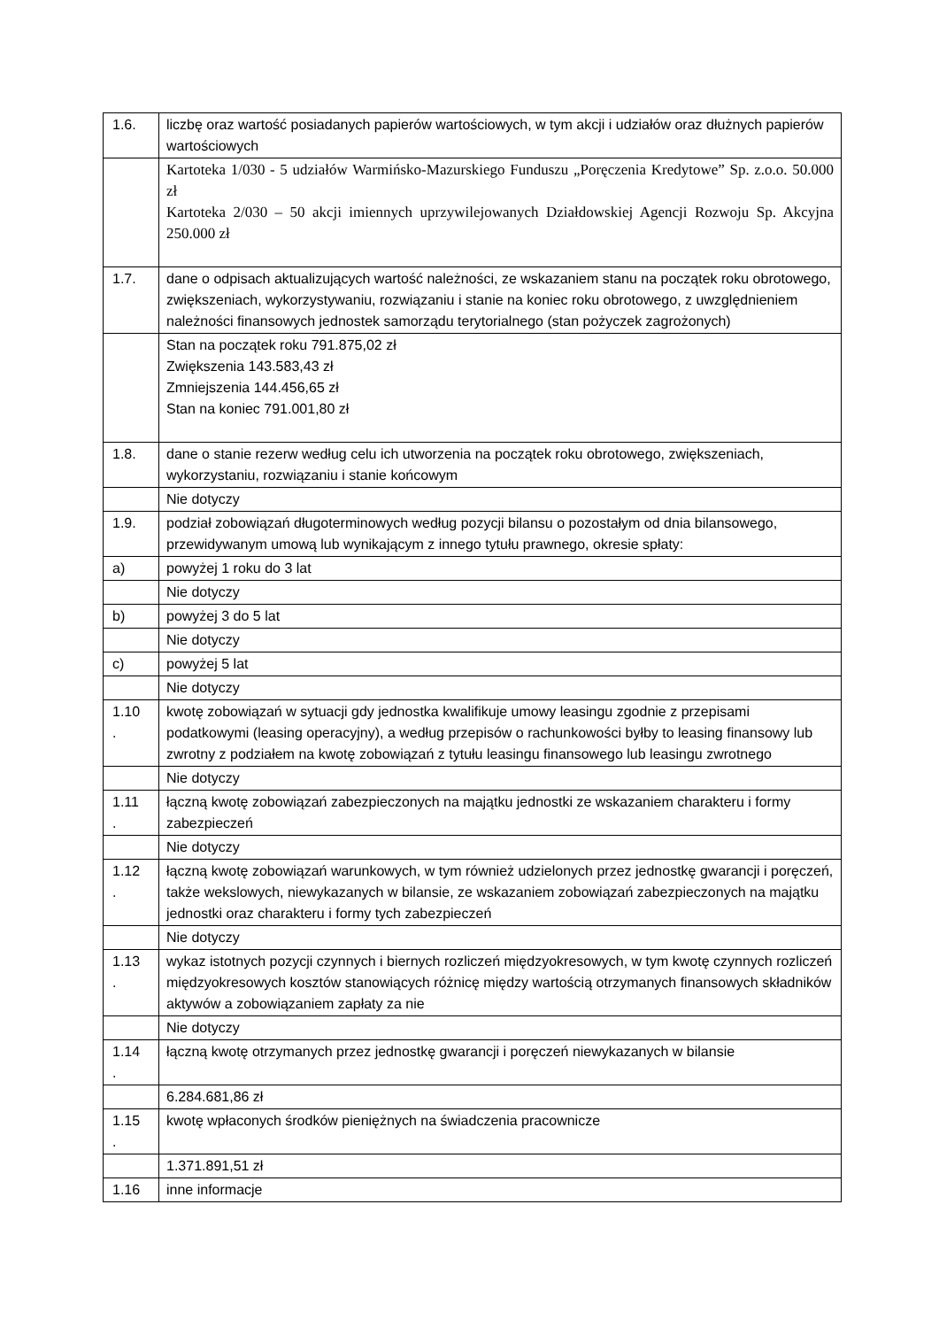| 1.6. | liczbę oraz wartość posiadanych papierów wartościowych, w tym akcji i udziałów oraz dłużnych papierów wartościowych |
| | Kartoteka 1/030 - 5 udziałów Warmińsko-Mazurskiego Funduszu „Poręczenia Kredytowe” Sp. z.o.o. 50.000 zł Kartoteka 2/030 – 50 akcji imiennych uprzywilejowanych Działdowskiej Agencji Rozwoju Sp. Akcyjna 250.000 zł |
| 1.7. | dane o odpisach aktualizujących wartość należności, ze wskazaniem stanu na początek roku obrotowego, zwiększeniach, wykorzystywaniu, rozwiązaniu i stanie na koniec roku obrotowego, z uwzględnieniem należności finansowych jednostek samorządu terytorialnego (stan pożyczek zagrożonych) |
| | Stan na początek roku 791.875,02 zł Zwiększenia 143.583,43 zł Zmniejszenia 144.456,65 zł Stan na koniec 791.001,80 zł |
| 1.8. | dane o stanie rezerw według celu ich utworzenia na początek roku obrotowego, zwiększeniach, wykorzystaniu, rozwiązaniu i stanie końcowym |
| | Nie dotyczy |
| 1.9. | podział zobowiązań długoterminowych według pozycji bilansu o pozostałym od dnia bilansowego, przewidywanym umową lub wynikającym z innego tytułu prawnego, okresie spłaty: |
| a) | powyżej 1 roku do 3 lat |
| | Nie dotyczy |
| b) | powyżej 3 do 5 lat |
| | Nie dotyczy |
| c) | powyżej 5 lat |
| | Nie dotyczy |
| 1.10 . | kwotę zobowiązań w sytuacji gdy jednostka kwalifikuje umowy leasingu zgodnie z przepisami podatkowymi (leasing operacyjny), a według przepisów o rachunkowości byłby to leasing finansowy lub zwrotny z podziałem na kwotę zobowiązań z tytułu leasingu finansowego lub leasingu zwrotnego |
| | Nie dotyczy |
| 1.11 . | łączną kwotę zobowiązań zabezpieczonych na majątku jednostki ze wskazaniem charakteru i formy zabezpieczeń |
| | Nie dotyczy |
| 1.12 . | łączną kwotę zobowiązań warunkowych, w tym również udzielonych przez jednostkę gwarancji i poręczeń, także wekslowych, niewykazanych w bilansie, ze wskazaniem zobowiązań zabezpieczonych na majątku jednostki oraz charakteru i formy tych zabezpieczeń |
| | Nie dotyczy |
| 1.13 . | wykaz istotnych pozycji czynnych i biernych rozliczeń międzyokresowych, w tym kwotę czynnych rozliczeń międzyokresowych kosztów stanowiących różnicę między wartością otrzymanych finansowych składników aktywów a zobowiązaniem zapłaty za nie |
| | Nie dotyczy |
| 1.14 . | łączną kwotę otrzymanych przez jednostkę gwarancji i poręczeń niewykazanych w bilansie |
| | 6.284.681,86 zł |
| 1.15 . | kwotę wpłaconych środków pieniężnych na świadczenia pracownicze |
| | 1.371.891,51 zł |
| 1.16 | inne informacje |